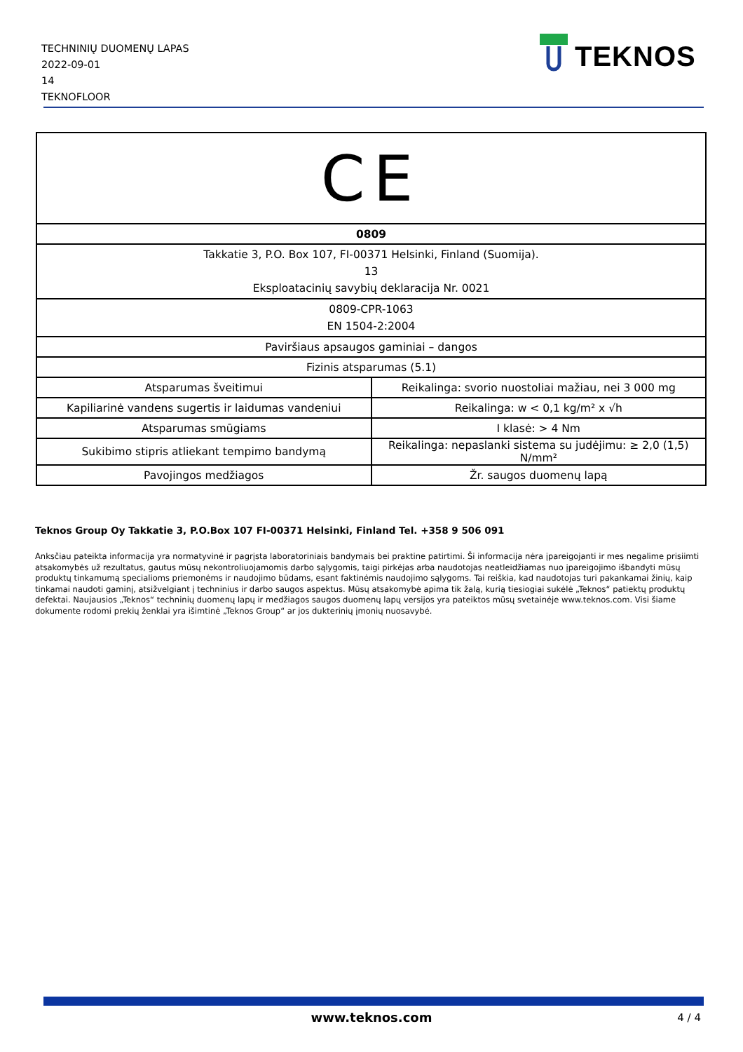TECHNINIŲ DUOMENŲ LAPAS
2022-09-01
14
TEKNOFLOOR
TEKNOS
| CE | |
| 0809 | |
| Takkatie 3, P.O. Box 107, FI-00371 Helsinki, Finland (Suomija). 13 Eksploatacinių savybių deklaracija Nr. 0021 | |
| 0809-CPR-1063 EN 1504-2:2004 | |
| Paviršiaus apsaugos gaminiai – dangos | |
| Fizinis atsparumas (5.1) | |
| Atsparumas šveitimui | Reikalinga: svorio nuostoliai mažiau, nei 3 000 mg |
| Kapiliarinė vandens sugertis ir laidumas vandeniui | Reikalinga: w < 0,1 kg/m² x √h |
| Atsparumas smūgiams | I klasė: > 4 Nm |
| Sukibimo stipris atliekant tempimo bandymą | Reikalinga: nepaslanki sistema su judėjimu: ≥ 2,0 (1,5) N/mm² |
| Pavojingos medžiagos | Žr. saugos duomenų lapą |
Teknos Group Oy Takkatie 3, P.O.Box 107 FI-00371 Helsinki, Finland Tel. +358 9 506 091
Anksčiau pateikta informacija yra normatyvinė ir pagrįsta laboratoriniais bandymais bei praktine patirtimi. Ši informacija nėra įpareigojanti ir mes negalime prisiimti atsakomybės už rezultatus, gautus mūsų nekontroliuojamomis darbo sąlygomis, taigi pirkėjas arba naudotojas neatleidžiamas nuo įpareigojimo išbandyti mūsų produktų tinkamumą specialioms priemonėms ir naudojimo būdams, esant faktinėmis naudojimo sąlygoms. Tai reiškia, kad naudotojas turi pakankamai žinių, kaip tinkamai naudoti gaminį, atsižvelgiant į techninius ir darbo saugos aspektus. Mūsų atsakomybė apima tik žalą, kurią tiesiogiai sukėlė „Teknos“ patiektų produktų defektai. Naujausios „Teknos“ techninių duomenų lapų ir medžiagos saugos duomenų lapų versijos yra pateiktos mūsų svetainėje www.teknos.com. Visi šiame dokumente rodomi prekių ženklai yra išimtinė „Teknos Group“ ar jos dukterinių įmonių nuosavybė.
www.teknos.com 4 / 4